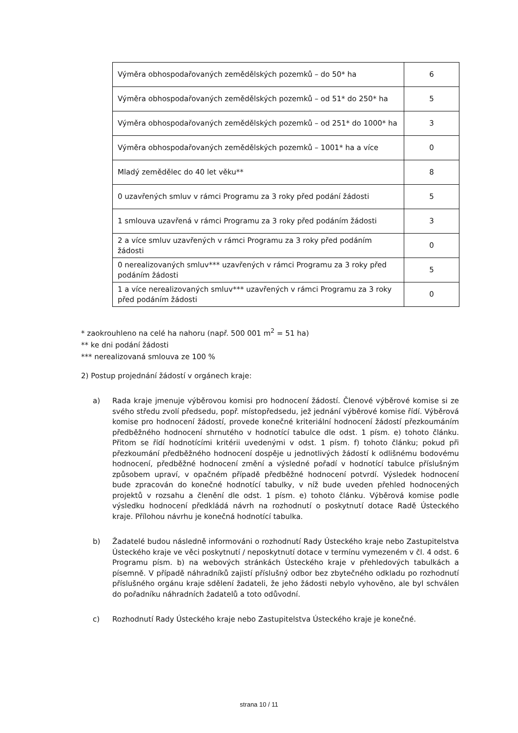| Výměra obhospodařovaných zemědělských pozemků – do 50* ha | 6 |
| Výměra obhospodařovaných zemědělských pozemků – od 51* do 250* ha | 5 |
| Výměra obhospodařovaných zemědělských pozemků – od 251* do 1000* ha | 3 |
| Výměra obhospodařovaných zemědělských pozemků – 1001* ha a více | 0 |
| Mladý zemědělec do 40 let věku** | 8 |
| 0 uzavřených smluv v rámci Programu za 3 roky před podání žádosti | 5 |
| 1 smlouva uzavřená v rámci Programu za 3 roky před podáním žádosti | 3 |
| 2 a více smluv uzavřených v rámci Programu za 3 roky před podáním žádosti | 0 |
| 0 nerealizovaných smluv*** uzavřených v rámci Programu za 3 roky před podáním žádosti | 5 |
| 1 a více nerealizovaných smluv*** uzavřených v rámci Programu za 3 roky před podáním žádosti | 0 |
* zaokrouhleno na celé ha nahoru (např. 500 001 m<sup>2</sup> = 51 ha)
** ke dni podání žádosti
*** nerealizovaná smlouva ze 100 %
2) Postup projednání žádostí v orgánech kraje:
a) Rada kraje jmenuje výběrovou komisi pro hodnocení žádostí. Členové výběrové komise si ze svého středu zvolí předsedu, popř. místopředsedu, jež jednání výběrové komise řídí. Výběrová komise pro hodnocení žádostí, provede konečné kriteriální hodnocení žádostí přezkoumáním předběžného hodnocení shrnutého v hodnotící tabulce dle odst. 1 písm. e) tohoto článku. Přitom se řídí hodnotícími kritérii uvedenými v odst. 1 písm. f) tohoto článku; pokud při přezkoumání předběžného hodnocení dospěje u jednotlivých žádostí k odlišnému bodovému hodnocení, předběžné hodnocení změní a výsledné pořadí v hodnotící tabulce příslušným způsobem upraví, v opačném případě předběžné hodnocení potvrdí. Výsledek hodnocení bude zpracován do konečné hodnotící tabulky, v níž bude uveden přehled hodnocených projektů v rozsahu a členění dle odst. 1 písm. e) tohoto článku. Výběrová komise podle výsledku hodnocení předkládá návrh na rozhodnutí o poskytnutí dotace Radě Ústeckého kraje. Přílohou návrhu je konečná hodnotící tabulka.
b) Žadatelé budou následně informováni o rozhodnutí Rady Ústeckého kraje nebo Zastupitelstva Ústeckého kraje ve věci poskytnutí / neposkytnutí dotace v termínu vymezeném v čl. 4 odst. 6 Programu písm. b) na webových stránkách Ústeckého kraje v přehledových tabulkách a písemně. V případě náhradníků zajistí příslušný odbor bez zbytečného odkladu po rozhodnutí příslušného orgánu kraje sdělení žadateli, že jeho žádosti nebylo vyhověno, ale byl schválen do pořadníku náhradních žadatelů a toto odůvodní.
c) Rozhodnutí Rady Ústeckého kraje nebo Zastupitelstva Ústeckého kraje je konečné.
strana 10 / 11